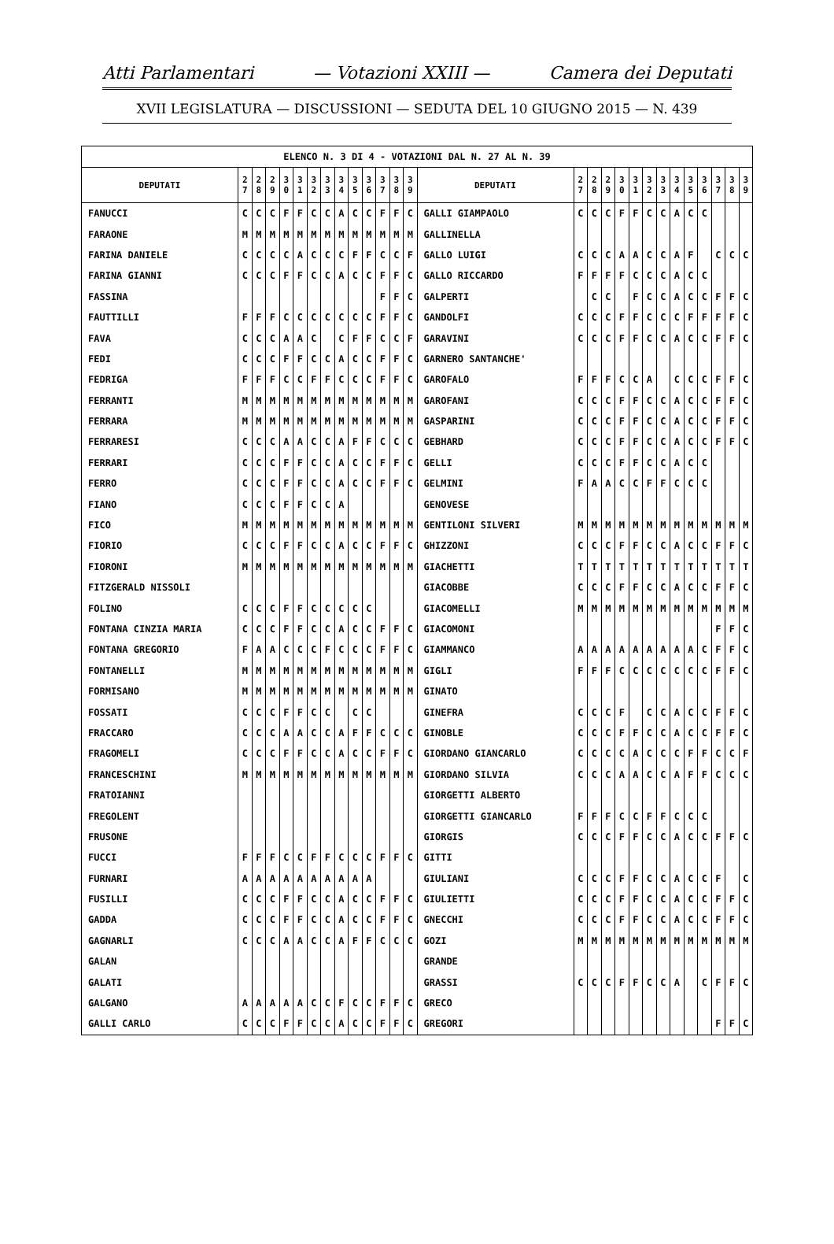Atti Parlamentari — Votazioni XXIII — Camera dei Deputati
XVII LEGISLATURA — DISCUSSIONI — SEDUTA DEL 10 GIUGNO 2015 — N. 439
| ELENCO N. 3 DI 4 - VOTAZIONI DAL N. 27 AL N. 39 | | | | | | | | | | | | | | | | | | | | | | | | | | | |
| DEPUTATI | 2 7 | 2 8 | 2 9 | 3 0 | 3 1 | 3 2 | 3 3 | 3 4 | 3 5 | 3 6 | 3 7 | 3 8 | 3 9 | DEPUTATI | 2 7 | 2 8 | 2 9 | 3 0 | 3 1 | 3 2 | 3 3 | 3 4 | 3 5 | 3 6 | 3 7 | 3 8 | 3 9 |
| FANUCCI | C | C | C | F | F | C | C | A | C | C | F | F | C | GALLI GIAMPAOLO | C | C | C | F | F | C | C | A | C | C | | | |
| FARAONE | M | M | M | M | M | M | M | M | M | M | M | M | M | GALLINELLA | | | | | | | | | | | | | |
| FARINA DANIELE | C | C | C | C | A | C | C | C | F | F | C | C | F | GALLO LUIGI | C | C | C | A | A | C | C | A | F | | C | C | C |
| FARINA GIANNI | C | C | C | F | F | C | C | A | C | C | F | F | C | GALLO RICCARDO | F | F | F | F | C | C | C | A | C | C | | | |
| FASSINA | | | | | | | | | | | F | F | C | GALPERTI | | C | C | | F | C | C | A | C | C | F | F | C |
| FAUTTILLI | F | F | F | C | C | C | C | C | C | C | F | F | C | GANDOLFI | C | C | C | F | F | C | C | C | F | F | F | F | C |
| FAVA | C | C | C | A | A | C | | C | F | F | C | C | F | GARAVINI | C | C | C | F | F | C | C | A | C | C | F | F | C |
| FEDI | C | C | C | F | F | C | C | A | C | C | F | F | C | GARNERO SANTANCHE' | | | | | | | | | | | | | |
| FEDRIGA | F | F | F | C | C | F | F | C | C | C | F | F | C | GAROFALO | F | F | F | C | C | A | | C | C | C | F | F | C |
| FERRANTI | M | M | M | M | M | M | M | M | M | M | M | M | M | GAROFANI | C | C | C | F | F | C | C | A | C | C | F | F | C |
| FERRARA | M | M | M | M | M | M | M | M | M | M | M | M | M | GASPARINI | C | C | C | F | F | C | C | A | C | C | F | F | C |
| FERRARESI | C | C | C | A | A | C | C | A | F | F | C | C | C | GEBHARD | C | C | C | F | F | C | C | A | C | C | F | F | C |
| FERRARI | C | C | C | F | F | C | C | A | C | C | F | F | C | GELLI | C | C | C | F | F | C | C | A | C | C | | | |
| FERRO | C | C | C | F | F | C | C | A | C | C | F | F | C | GELMINI | F | A | A | C | C | F | F | C | C | C | | | |
| FIANO | C | C | C | F | F | C | C | A | | | | | | GENOVESE | | | | | | | | | | | | | |
| FICO | M | M | M | M | M | M | M | M | M | M | M | M | M | GENTILONI SILVERI | M | M | M | M | M | M | M | M | M | M | M | M | M |
| FIORIO | C | C | C | F | F | C | C | A | C | C | F | F | C | GHIZZONI | C | C | C | F | F | C | C | A | C | C | F | F | C |
| FIORONI | M | M | M | M | M | M | M | M | M | M | M | M | M | GIACHETTI | T | T | T | T | T | T | T | T | T | T | T | T | T |
| FITZGERALD NISSOLI | | | | | | | | | | | | | | GIACOBBE | C | C | C | F | F | C | C | A | C | C | F | F | C |
| FOLINO | C | C | C | F | F | C | C | C | C | C | | | | GIACOMELLI | M | M | M | M | M | M | M | M | M | M | M | M | M |
| FONTANA CINZIA MARIA | C | C | C | F | F | C | C | A | C | C | F | F | C | GIACOMONI | | | | | | | | | | | F | F | C |
| FONTANA GREGORIO | F | A | A | C | C | C | F | C | C | C | F | F | C | GIAMMANCO | A | A | A | A | A | A | A | A | A | C | F | F | C |
| FONTANELLI | M | M | M | M | M | M | M | M | M | M | M | M | M | GIGLI | F | F | F | C | C | C | C | C | C | C | F | F | C |
| FORMISANO | M | M | M | M | M | M | M | M | M | M | M | M | M | GINATO | | | | | | | | | | | | | |
| FOSSATI | C | C | C | F | F | C | C | | C | C | | | | GINEFRA | C | C | C | F | | C | C | A | C | C | F | F | C |
| FRACCARO | C | C | C | A | A | C | C | A | F | F | C | C | C | GINOBLE | C | C | C | F | F | C | C | A | C | C | F | F | C |
| FRAGOMELI | C | C | C | F | F | C | C | A | C | C | F | F | C | GIORDANO GIANCARLO | C | C | C | C | A | C | C | C | F | F | C | C | F |
| FRANCESCHINI | M | M | M | M | M | M | M | M | M | M | M | M | M | GIORDANO SILVIA | C | C | C | A | A | C | C | A | F | F | C | C | C |
| FRATOIANNI | | | | | | | | | | | | | | GIORGETTI ALBERTO | | | | | | | | | | | | | |
| FREGOLENT | | | | | | | | | | | | | | GIORGETTI GIANCARLO | F | F | F | C | C | F | F | C | C | C | | | |
| FRUSONE | | | | | | | | | | | | | | GIORGIS | C | C | C | F | F | C | C | A | C | C | F | F | C |
| FUCCI | F | F | F | C | C | F | F | C | C | C | F | F | C | GITTI | | | | | | | | | | | | | |
| FURNARI | A | A | A | A | A | A | A | A | A | A | | | | GIULIANI | C | C | C | F | F | C | C | A | C | C | F | | C |
| FUSILLI | C | C | C | F | F | C | C | A | C | C | F | F | C | GIULIETTI | C | C | C | F | F | C | C | A | C | C | F | F | C |
| GADDA | C | C | C | F | F | C | C | A | C | C | F | F | C | GNECCHI | C | C | C | F | F | C | C | A | C | C | F | F | C |
| GAGNARLI | C | C | C | A | A | C | C | A | F | F | C | C | C | GOZI | M | M | M | M | M | M | M | M | M | M | M | M | M |
| GALAN | | | | | | | | | | | | | | GRANDE | | | | | | | | | | | | | |
| GALATI | | | | | | | | | | | | | | GRASSI | C | C | C | F | F | C | C | A | | C | F | F | C |
| GALGANO | A | A | A | A | A | C | C | F | C | C | F | F | C | GRECO | | | | | | | | | | | | | |
| GALLI CARLO | C | C | C | F | F | C | C | A | C | C | F | F | C | GREGORI | | | | | | | | | | | F | F | C |